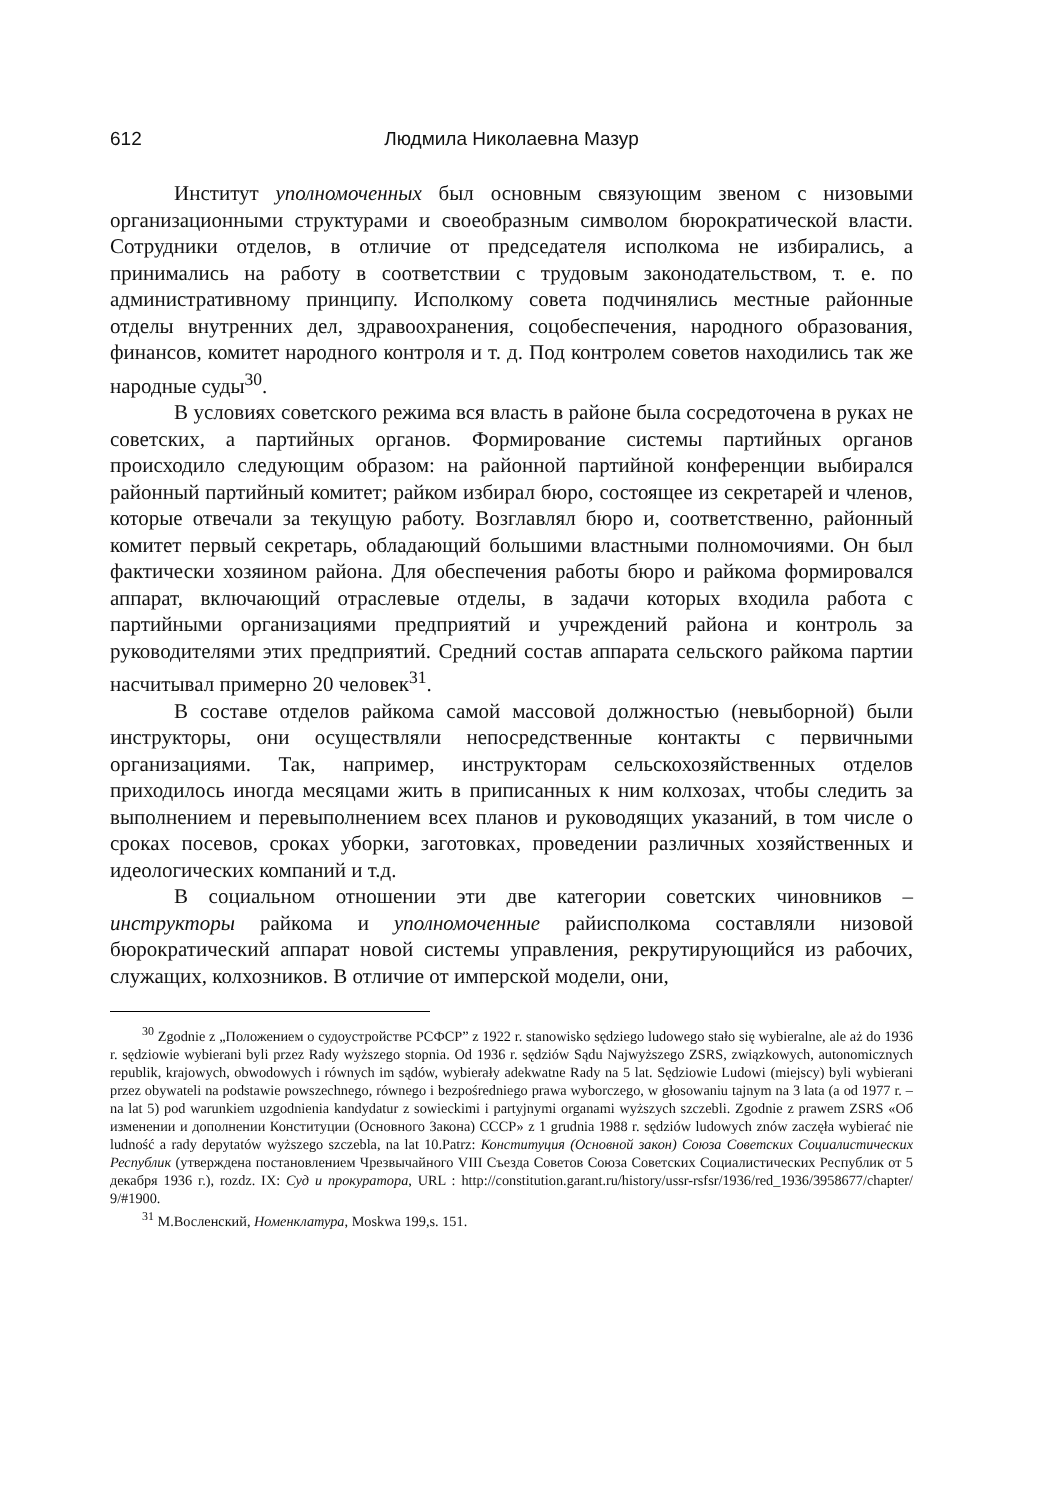612 Людмила Николаевна Мазур
Институт уполномоченных был основным связующим звеном с низовыми организационными структурами и своеобразным символом бюрократической власти. Сотрудники отделов, в отличие от председателя исполкома не избирались, а принимались на работу в соответствии с трудовым законодательством, т. е. по административному принципу. Исполкому совета подчинялись местные районные отделы внутренних дел, здравоохранения, соцобеспечения, народного образования, финансов, комитет народного контроля и т. д. Под контролем советов находились так же народные суды<sup>30</sup>.
В условиях советского режима вся власть в районе была сосредоточена в руках не советских, а партийных органов. Формирование системы партийных органов происходило следующим образом: на районной партийной конференции выбирался районный партийный комитет; райком избирал бюро, состоящее из секретарей и членов, которые отвечали за текущую работу. Возглавлял бюро и, соответственно, районный комитет первый секретарь, обладающий большими властными полномочиями. Он был фактически хозяином района. Для обеспечения работы бюро и райкома формировался аппарат, включающий отраслевые отделы, в задачи которых входила работа с партийными организациями предприятий и учреждений района и контроль за руководителями этих предприятий. Средний состав аппарата сельского райкома партии насчитывал примерно 20 человек<sup>31</sup>.
В составе отделов райкома самой массовой должностью (невыборной) были инструкторы, они осуществляли непосредственные контакты с первичными организациями. Так, например, инструкторам сельскохозяйственных отделов приходилось иногда месяцами жить в приписанных к ним колхозах, чтобы следить за выполнением и перевыполнением всех планов и руководящих указаний, в том числе о сроках посевов, сроках уборки, заготовках, проведении различных хозяйственных и идеологических компаний и т.д.
В социальном отношении эти две категории советских чиновников – инструкторы райкома и уполномоченные райисполкома составляли низовой бюрократический аппарат новой системы управления, рекрутирующийся из рабочих, служащих, колхозников. В отличие от имперской модели, они,
<sup>30</sup> Zgodnie z „Положением о судоустройстве РСФСР” z 1922 r. stanowisko sędziego ludowego stało się wybieralne, ale aż do 1936 r. sędziowie wybierani byli przez Rady wyższego stopnia. Od 1936 r. sędziów Sądu Najwyższego ZSRS, związkowych, autonomicznych republik, krajowych, obwodowych i równych im sądów, wybierały adekwatne Rady na 5 lat. Sędziowie Ludowi (miejscy) byli wybierani przez obywateli na podstawie powszechnego, równego i bezpośredniego prawa wyborczego, w głosowaniu tajnym na 3 lata (a od 1977 r. – na lat 5) pod warunkiem uzgodnienia kandydatur z sowieckimi i partyjnymi organami wyższych szczebli. Zgodnie z prawem ZSRS «Об изменении и дополнении Конституции (Основного Закона) СССР» z 1 grudnia 1988 r. sędziów ludowych znów zaczęła wybierać nie ludność a rady depytatów wyższego szczebla, na lat 10.Patrz: Конституция (Основной закон) Союза Советских Социалистических Республик (утверждена постановлением Чрезвычайного VIII Съезда Советов Союза Советских Социалистических Республик от 5 декабря 1936 г.), rozdz. IX: Суд и прокуратора, URL : http://constitution.garant.ru/history/ussr-rsfsr/1936/red_1936/3958677/chapter/ 9/#1900.
<sup>31</sup> М.Восленский, Номенклатура, Moskwa 199,s. 151.